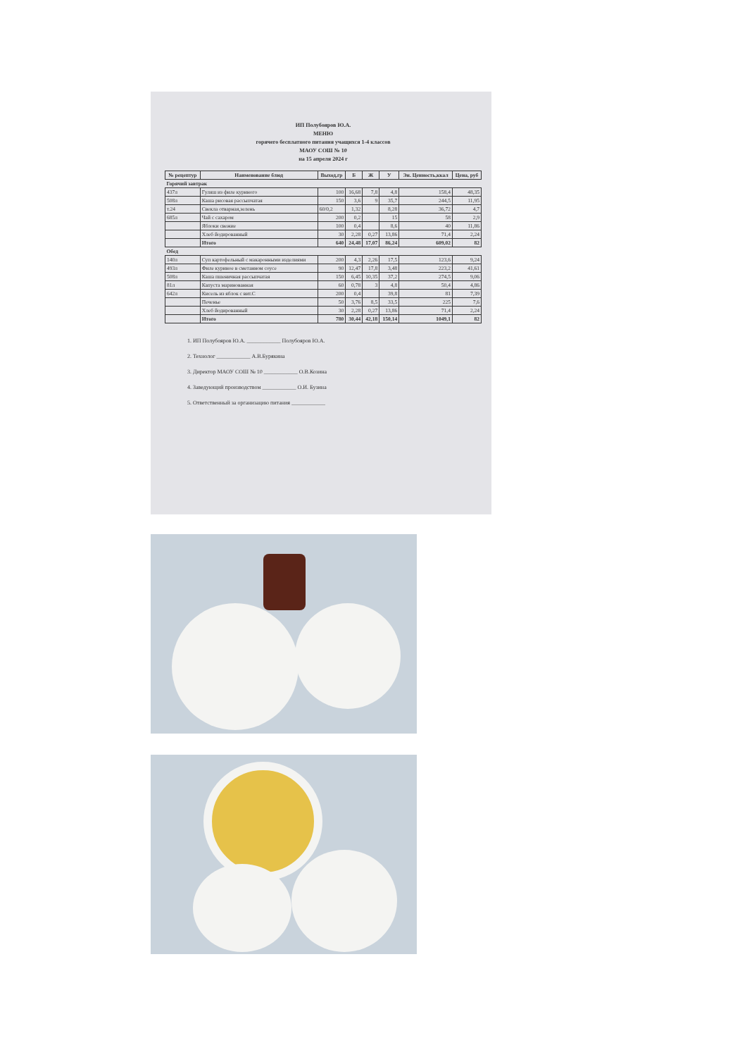ИП Полубояров Ю.А.
МЕНЮ
горячего бесплатного питания учащихся 1-4 классов
МАОУ СОШ № 10
на 15 апреля 2024 г
| № рецептур | Наименование блюд | Выход,гр | Б | Ж | У | Эн. Ценность,ккал | Цена, руб |
| --- | --- | --- | --- | --- | --- | --- | --- |
| Горячий завтрак | | | | | | | |
| 437л | Гуляш из филе куриного | 100 | 16,68 | 7,8 | 4,8 | 158,4 | 48,35 |
| 508л | Каша рисовая рассыпчатая | 150 | 3,6 | 9 | 35,7 | 244,5 | 11,95 |
| т.24 | Свекла отварная,зелень | 60/0,2 | 1,32 | | 8,28 | 36,72 | 4,7 |
| 685л | Чай с сахаром | 200 | 0,2 | | 15 | 58 | 2,9 |
| | Яблоки свежие | 100 | 0,4 | | 8,6 | 40 | 11,86 |
| | Хлеб йодированный | 30 | 2,28 | 0,27 | 13,86 | 71,4 | 2,24 |
| | Итого | 640 | 24,48 | 17,07 | 86,24 | 609,02 | 82 |
| Обед | | | | | | | |
| 140л | Суп картофельный с макаронными изделиями | 200 | 4,3 | 2,26 | 17,5 | 123,6 | 9,24 |
| 493л | Филе куриное в сметанном соусе | 90 | 12,47 | 17,8 | 3,48 | 223,2 | 41,61 |
| 508л | Каша пшеничная рассыпчатая | 150 | 6,45 | 10,35 | 37,2 | 274,5 | 9,06 |
| 81л | Капуста маринованная | 60 | 0,78 | 3 | 4,8 | 50,4 | 4,86 |
| 642л | Кисель из яблок с вит.С | 200 | 0,4 | | 39,8 | 81 | 7,39 |
| | Печенье | 50 | 3,76 | 8,5 | 33,5 | 225 | 7,6 |
| | Хлеб йодированный | 30 | 2,28 | 0,27 | 13,86 | 71,4 | 2,24 |
| | Итого | 780 | 30,44 | 42,18 | 150,14 | 1049,1 | 82 |
1. ИП Полубояров Ю.А. ____________ Полубояров Ю.А.
2. Технолог ____________ А.В.Бурякина
3. Директор МАОУ СОШ № 10 ____________ О.В.Козина
4. Заведующий производством ____________ О.И. Бузина
5. Ответственный за организацию питания ____________